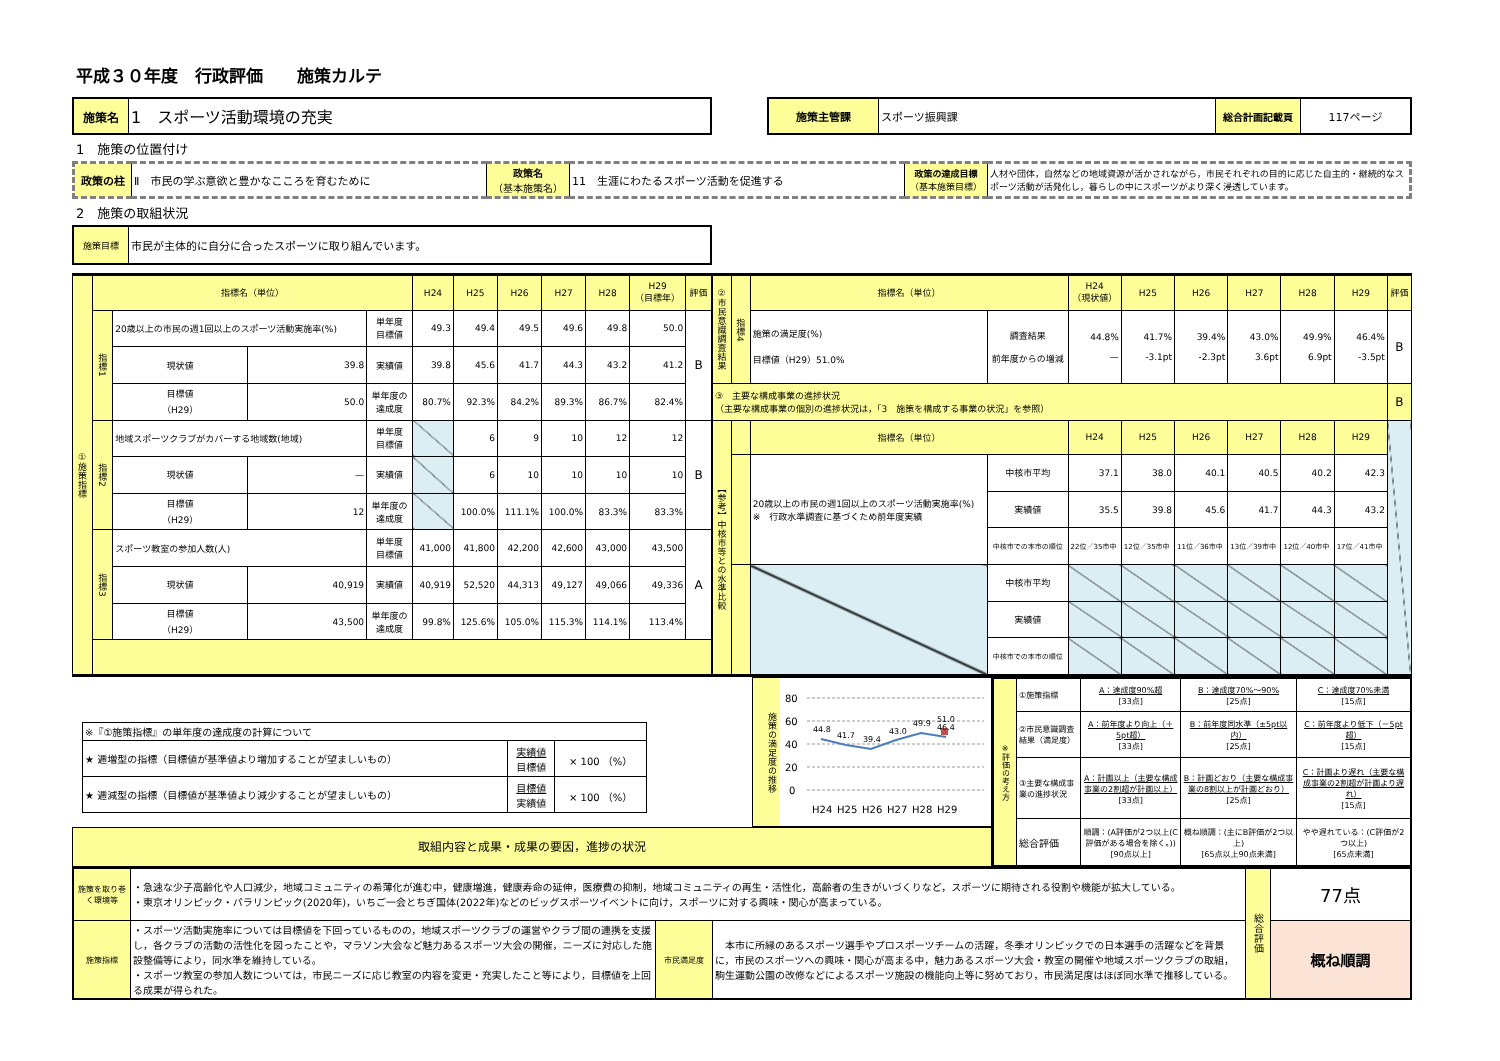平成３０年度　行政評価　　施策カルテ
| 施策名 | 1 スポーツ活動環境の充実 |
| 施策主管課 | スポーツ振興課 | 総合計画記載頁 | 117ページ |
1　施策の位置付け
| 政策の柱 | Ⅱ 市民の学ぶ意欲と豊かなこころを育むために | 政策名 （基本施策名） | 11 生涯にわたるスポーツ活動を促進する | 政策の達成目標 （基本施策目標） | 人材や団体，自然などの地域資源が活かされながら，市民それぞれの目的に応じた自主的・継続的なスポーツ活動が活発化し，暮らしの中にスポーツがより深く浸透しています。 |
2　施策の取組状況
| 施策目標 | 市民が主体的に自分に合ったスポーツに取り組んでいます。 |
| ①施策指標 | 指標名（単位） | | | | H24 | H25 | H26 | H27 | H28 | H29 （目標年） | 評価 |
| | 指標1 | 20歳以上の市民の週1回以上のスポーツ活動実施率(%) | | 単年度 目標値 | 49.3 | 49.4 | 49.5 | 49.6 | 49.8 | 50.0 | B |
| | | 現状値 | 39.8 | 実績値 | 39.8 | 45.6 | 41.7 | 44.3 | 43.2 | 41.2 | |
| | | 目標値 （H29） | 50.0 | 単年度の 達成度 | 80.7% | 92.3% | 84.2% | 89.3% | 86.7% | 82.4% | |
| | 指標2 | 地域スポーツクラブがカバーする地域数(地域) | | 単年度 目標値 | | 6 | 9 | 10 | 12 | 12 | B |
| | | 現状値 | — | 実績値 | | 6 | 10 | 10 | 10 | 10 | |
| | | 目標値 （H29） | 12 | 単年度の 達成度 | | 100.0% | 111.1% | 100.0% | 83.3% | 83.3% | |
| | 指標3 | スポーツ教室の参加人数(人) | | 単年度 目標値 | 41,000 | 41,800 | 42,200 | 42,600 | 43,000 | 43,500 | A |
| | | 現状値 | 40,919 | 実績値 | 40,919 | 52,520 | 44,313 | 49,127 | 49,066 | 49,336 | |
| | | 目標値 （H29） | 43,500 | 単年度の 達成度 | 99.8% | 125.6% | 105.0% | 115.3% | 114.1% | 113.4% | |
| ②市民意識調査結果 | 指標4 | 指標名（単位） | | H24 （現状値） | H25 | H26 | H27 | H28 | H29 | 評価 |
| | | 施策の満足度(%) 目標値（H29）51.0% | 調査結果 前年度からの増減 | 44.8% — | 41.7% -3.1pt | 39.4% -2.3pt | 43.0% 3.6pt | 49.9% 6.9pt | 46.4% -3.5pt | B |
| ③ 主要な構成事業の進捗状況 （主要な構成事業の個別の進捗状況は，「3 施策を構成する事業の状況」を参照） | | | | | | | | | | B |
| 【参考】中核市等との水準比較 | | 指標名（単位） | | H24 | H25 | H26 | H27 | H28 | H29 | |
| | | 20歳以上の市民の週1回以上のスポーツ活動実施率(%) ※ 行政水準調査に基づくため前年度実績 | 中核市平均 | 37.1 | 38.0 | 40.1 | 40.5 | 40.2 | 42.3 | |
| | | | 実績値 | 35.5 | 39.8 | 45.6 | 41.7 | 44.3 | 43.2 | |
| | | | 中核市での本市の順位 | 22位／35市中 | 12位／35市中 | 11位／36市中 | 13位／39市中 | 12位／40市中 | 17位／41市中 | |
| | | | 中核市平均 | | | | | | | |
| | | | 実績値 | | | | | | | |
| | | | 中核市での本市の順位 | | | | | | | |
| ※『①施策指標』の単年度の達成度の計算について | | |
| ★ 逓増型の指標（目標値が基準値より増加することが望ましいもの） | 実績値 目標値 | × 100 （%） |
| ★ 逓減型の指標（目標値が基準値より減少することが望ましいもの） | 目標値 実績値 | × 100 （%） |
施策の満足度の推移
80
60
40
20
0
44.8
41.7
39.4
43.0
49.9
51.0
46.4
H24
H25
H26
H27
H28
H29
取組内容と成果・成果の要因，進捗の状況
| ※評価の考え方 | ①施策指標 | A：達成度90%超 [33点] | B：達成度70%～90% [25点] | C：達成度70%未満 [15点] |
| | ②市民意識調査結果（満足度） | A：前年度より向上（＋5pt超） [33点] | B：前年度同水準（±5pt以内） [25点] | C：前年度より低下（－5pt超） [15点] |
| | ③主要な構成事業の進捗状況 | A：計画以上（主要な構成事業の2割超が計画以上） [33点] | B：計画どおり（主要な構成事業の8割以上が計画どおり） [25点] | C：計画より遅れ（主要な構成事業の2割超が計画より遅れ） [15点] |
| | 総合評価 | 順調：(A評価が2つ以上(C評価がある場合を除く。)) [90点以上] | 概ね順調：(主にB評価が2つ以上) [65点以上90点未満] | やや遅れている：(C評価が2つ以上) [65点未満] |
| 施策を取り巻く環境等 | ・急速な少子高齢化や人口減少，地域コミュニティの希薄化が進む中，健康増進，健康寿命の延伸，医療費の抑制，地域コミュニティの再生・活性化，高齢者の生きがいづくりなど，スポーツに期待される役割や機能が拡大している。 ・東京オリンピック・パラリンピック(2020年)，いちご一会とちぎ国体(2022年)などのビッグスポーツイベントに向け，スポーツに対する興味・関心が高まっている。 | | | 総合評価 | 77点 |
| 施策指標 | ・スポーツ活動実施率については目標値を下回っているものの，地域スポーツクラブの運営やクラブ間の連携を支援し，各クラブの活動の活性化を図ったことや，マラソン大会など魅力あるスポーツ大会の開催，ニーズに対応した施設整備等により，同水準を維持している。 ・スポーツ教室の参加人数については，市民ニーズに応じ教室の内容を変更・充実したこと等により，目標値を上回る成果が得られた。 | 市民満足度 | 本市に所縁のあるスポーツ選手やプロスポーツチームの活躍，冬季オリンピックでの日本選手の活躍などを背景に，市民のスポーツへの興味・関心が高まる中，魅力あるスポーツ大会・教室の開催や地域スポーツクラブの取組，駒生運動公園の改修などによるスポーツ施設の機能向上等に努めており，市民満足度はほぼ同水準で推移している。 | | 概ね順調 |